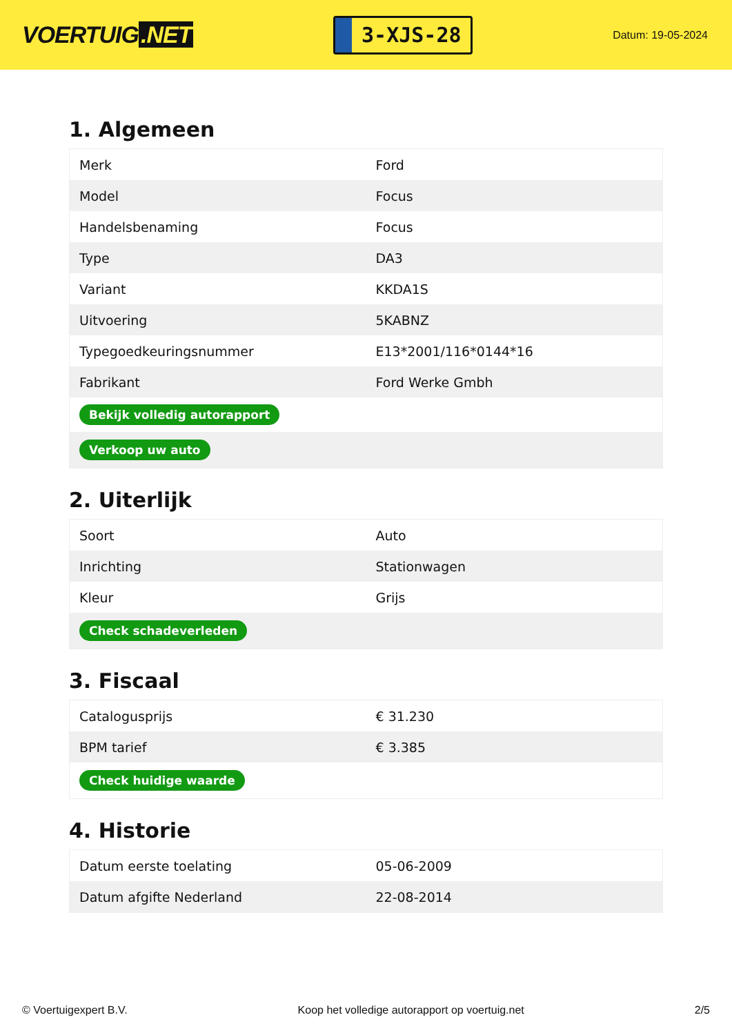VOERTUIG.NET
3-XJS-28
Datum: 19-05-2024
1. Algemeen
| Merk | Ford |
| Model | Focus |
| Handelsbenaming | Focus |
| Type | DA3 |
| Variant | KKDA1S |
| Uitvoering | 5KABNZ |
| Typegoedkeuringsnummer | E13*2001/116*0144*16 |
| Fabrikant | Ford Werke Gmbh |
| Bekijk volledig autorapport | |
| Verkoop uw auto | |
2. Uiterlijk
| Soort | Auto |
| Inrichting | Stationwagen |
| Kleur | Grijs |
| Check schadeverleden | |
3. Fiscaal
| Catalogusprijs | € 31.230 |
| BPM tarief | € 3.385 |
| Check huidige waarde | |
4. Historie
| Datum eerste toelating | 05-06-2009 |
| Datum afgifte Nederland | 22-08-2014 |
© Voertuigexpert B.V. Koop het volledige autorapport op voertuig.net 2/5